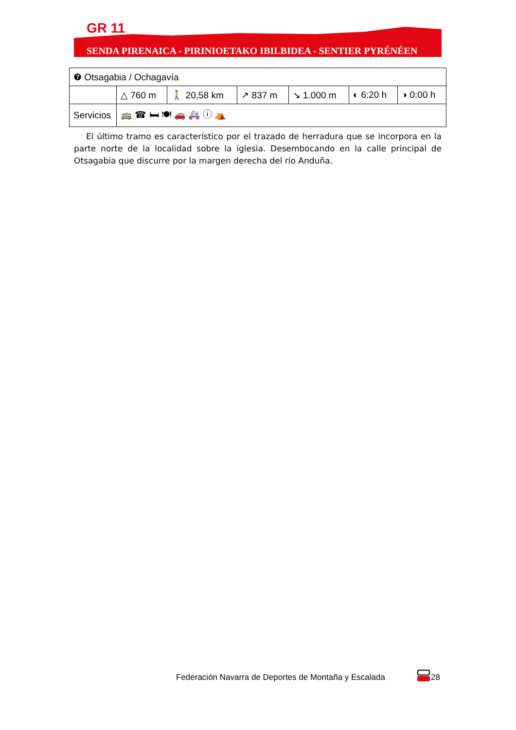GR 11
SENDA PIRENAICA - PIRINIOETAKO IBILBIDEA - SENTIER PYRÉNÉEN
| ❼ Otsagabia / Ochagavía | | | | | | |
| | △ 760 m | 🚶 20,58 km | ↗ 837 m | ↘ 1.000 m | ◐ 6:20 h | ◑ 0:00 h |
| Servicios | 🚌 ☎ 🛏 🍽 🚗 🚑 ⓘ ⛺ | | | | | |
El último tramo es característico por el trazado de herradura que se incorpora en la parte norte de la localidad sobre la iglesia. Desembocando en la calle principal de Otsagabia que discurre por la margen derecha del río Anduña.
Federación Navarra de Deportes de Montaña y Escalada
28